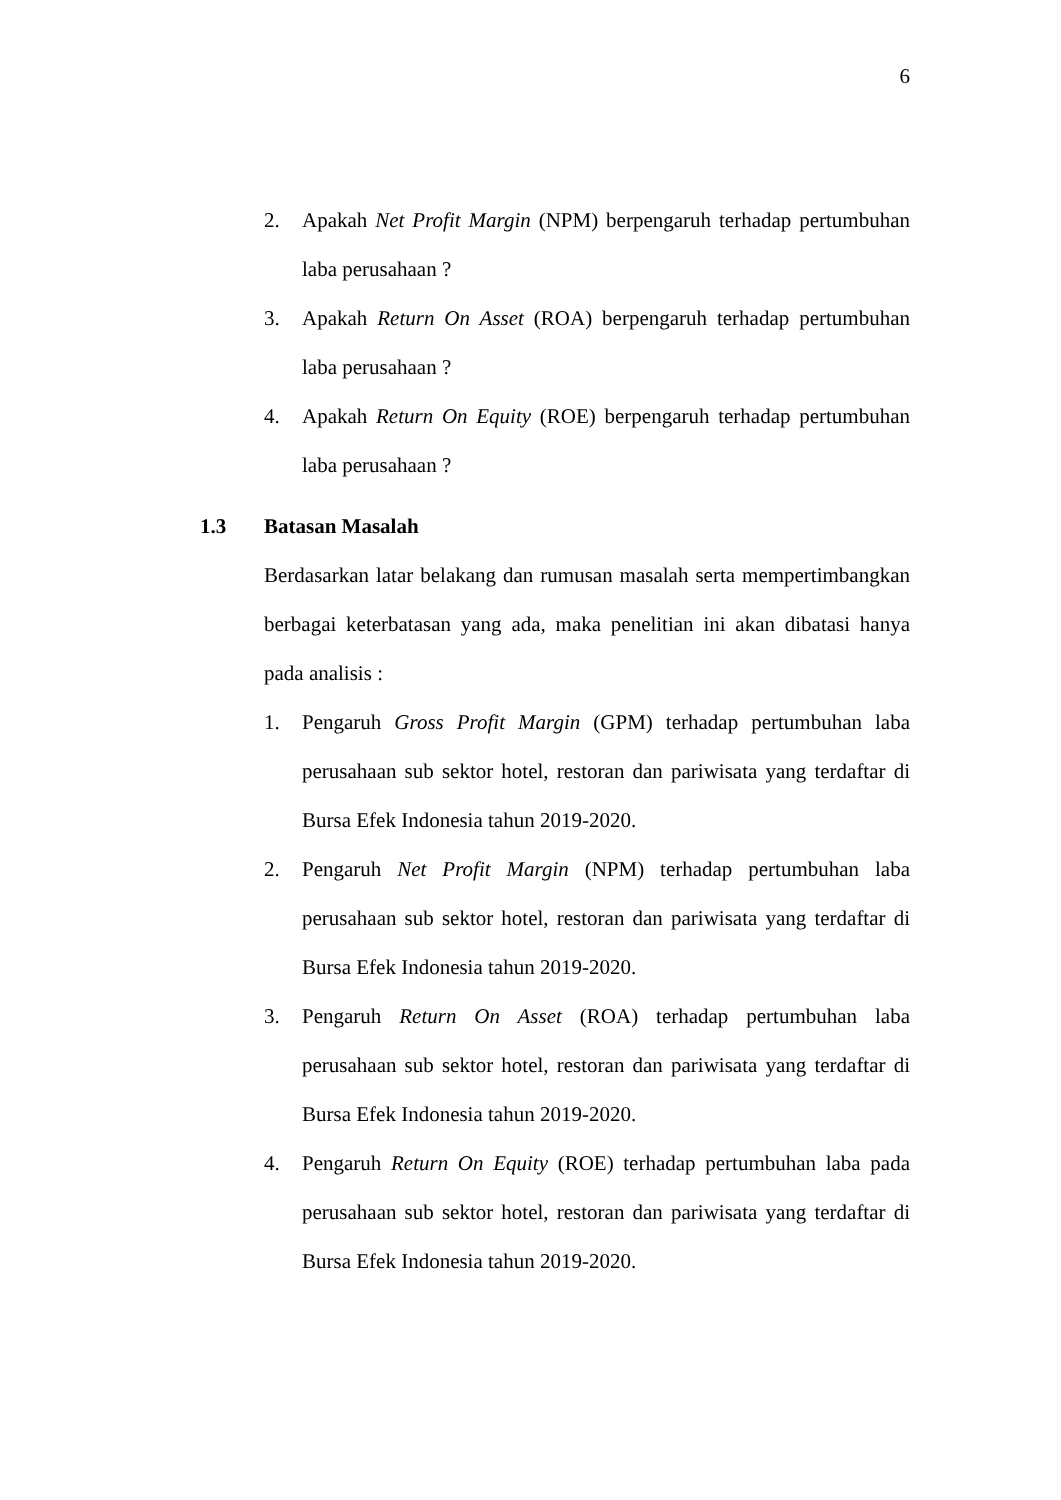6
2. Apakah Net Profit Margin (NPM) berpengaruh terhadap pertumbuhan laba perusahaan ?
3. Apakah Return On Asset (ROA) berpengaruh terhadap pertumbuhan laba perusahaan ?
4. Apakah Return On Equity (ROE) berpengaruh terhadap pertumbuhan laba perusahaan ?
1.3 Batasan Masalah
Berdasarkan latar belakang dan rumusan masalah serta mempertimbangkan berbagai keterbatasan yang ada, maka penelitian ini akan dibatasi hanya pada analisis :
1. Pengaruh Gross Profit Margin (GPM) terhadap pertumbuhan laba perusahaan sub sektor hotel, restoran dan pariwisata yang terdaftar di Bursa Efek Indonesia tahun 2019-2020.
2. Pengaruh Net Profit Margin (NPM) terhadap pertumbuhan laba perusahaan sub sektor hotel, restoran dan pariwisata yang terdaftar di Bursa Efek Indonesia tahun 2019-2020.
3. Pengaruh Return On Asset (ROA) terhadap pertumbuhan laba perusahaan sub sektor hotel, restoran dan pariwisata yang terdaftar di Bursa Efek Indonesia tahun 2019-2020.
4. Pengaruh Return On Equity (ROE) terhadap pertumbuhan laba pada perusahaan sub sektor hotel, restoran dan pariwisata yang terdaftar di Bursa Efek Indonesia tahun 2019-2020.